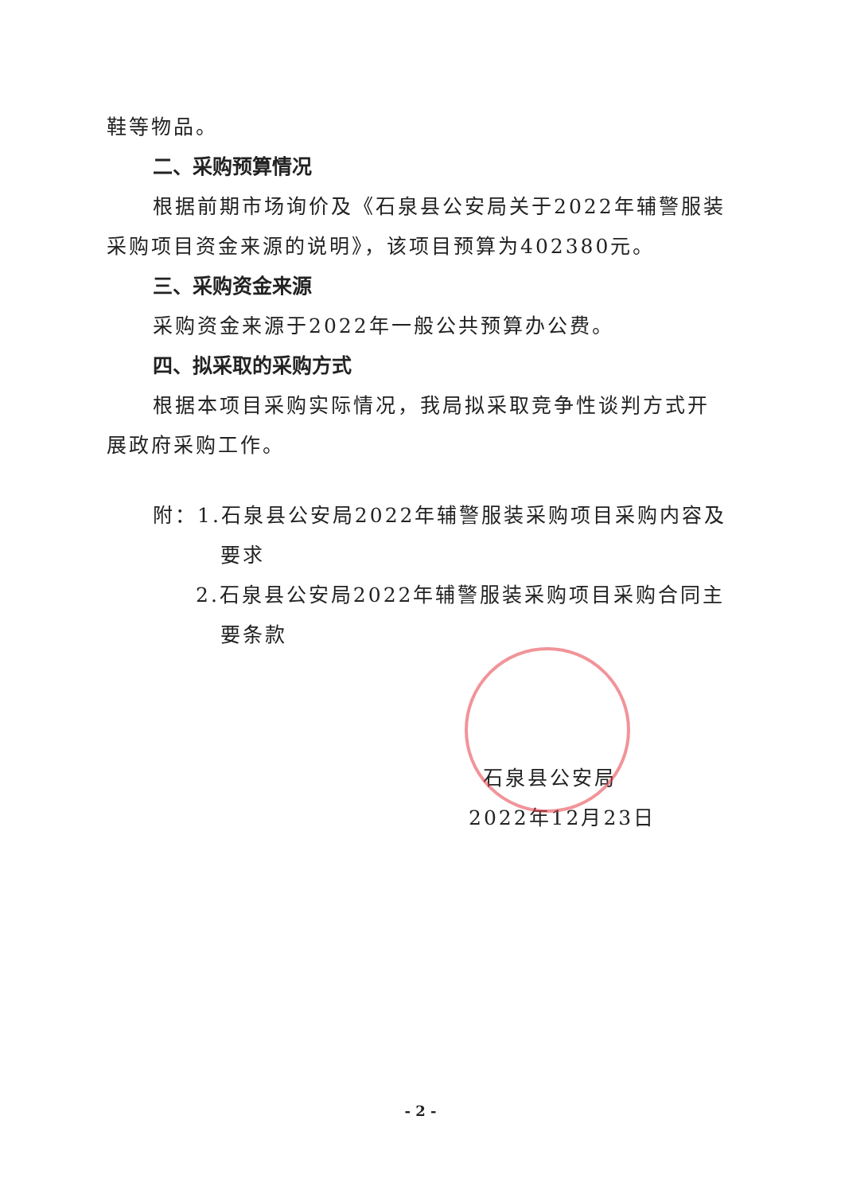鞋等物品。
二、采购预算情况
根据前期市场询价及《石泉县公安局关于2022年辅警服装采购项目资金来源的说明》，该项目预算为402380元。
三、采购资金来源
采购资金来源于2022年一般公共预算办公费。
四、拟采取的采购方式
根据本项目采购实际情况，我局拟采取竞争性谈判方式开展政府采购工作。
附：1.石泉县公安局2022年辅警服装采购项目采购内容及
要求
2.石泉县公安局2022年辅警服装采购项目采购合同主
要条款
石泉县公安局
2022年12月23日
- 2 -